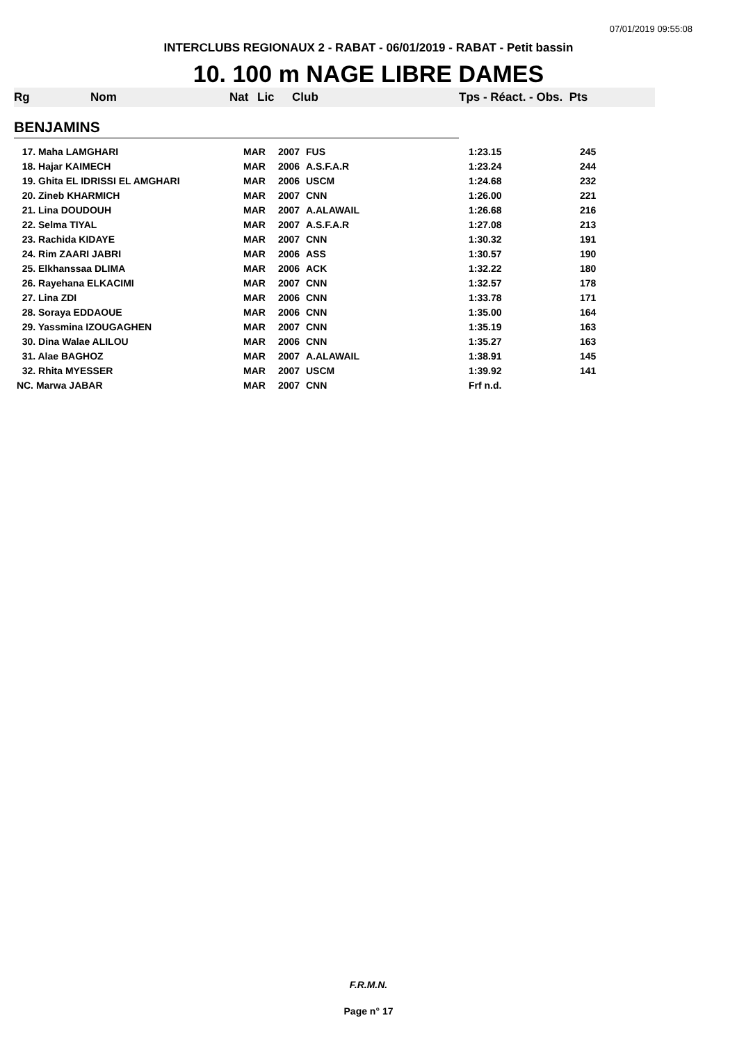07/01/2019 09:55:08
INTERCLUBS REGIONAUX 2 - RABAT - 06/01/2019 - RABAT - Petit bassin
10. 100 m NAGE LIBRE DAMES
| Rg | Nom | Nat | Lic | Club | Tps - Réact. - Obs. Pts |
| --- | --- | --- | --- | --- | --- |
| BENJAMINS | | | | | |
| 17. Maha LAMGHARI | MAR | 2007 | FUS | 1:23.15 | 245 |
| 18. Hajar KAIMECH | MAR | 2006 | A.S.F.A.R | 1:23.24 | 244 |
| 19. Ghita EL IDRISSI EL AMGHARI | MAR | 2006 | USCM | 1:24.68 | 232 |
| 20. Zineb KHARMICH | MAR | 2007 | CNN | 1:26.00 | 221 |
| 21. Lina DOUDOUH | MAR | 2007 | A.ALAWAIL | 1:26.68 | 216 |
| 22. Selma TIYAL | MAR | 2007 | A.S.F.A.R | 1:27.08 | 213 |
| 23. Rachida KIDAYE | MAR | 2007 | CNN | 1:30.32 | 191 |
| 24. Rim ZAARI JABRI | MAR | 2006 | ASS | 1:30.57 | 190 |
| 25. Elkhanssaa DLIMA | MAR | 2006 | ACK | 1:32.22 | 180 |
| 26. Rayehana ELKACIMI | MAR | 2007 | CNN | 1:32.57 | 178 |
| 27. Lina ZDI | MAR | 2006 | CNN | 1:33.78 | 171 |
| 28. Soraya EDDAOUE | MAR | 2006 | CNN | 1:35.00 | 164 |
| 29. Yassmina IZOUGAGHEN | MAR | 2007 | CNN | 1:35.19 | 163 |
| 30. Dina Walae ALILOU | MAR | 2006 | CNN | 1:35.27 | 163 |
| 31. Alae BAGHOZ | MAR | 2007 | A.ALAWAIL | 1:38.91 | 145 |
| 32. Rhita MYESSER | MAR | 2007 | USCM | 1:39.92 | 141 |
| NC. Marwa JABAR | MAR | 2007 | CNN | Frf n.d. | |
F.R.M.N.
Page n° 17